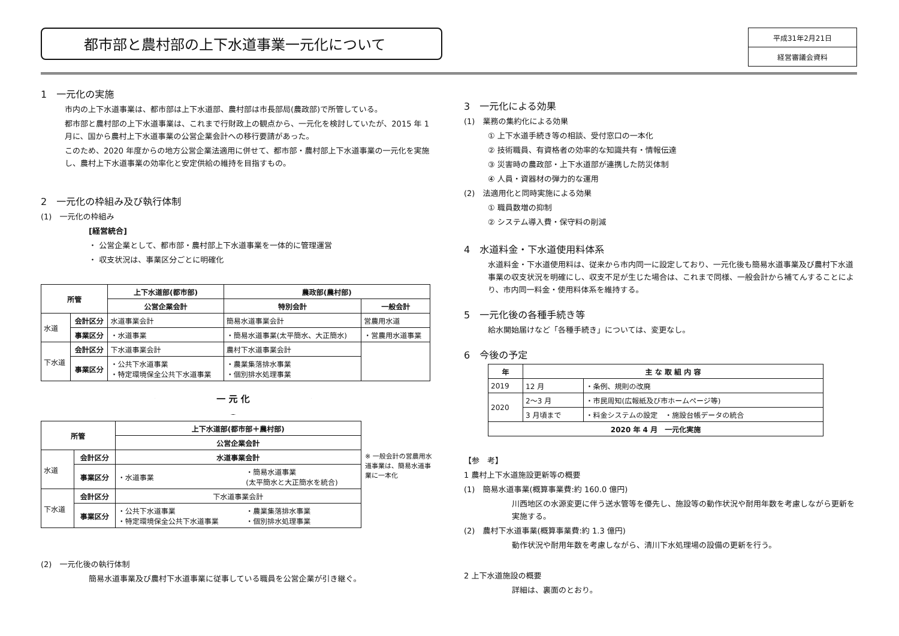都市部と農村部の上下水道事業一元化について
平成31年2月21日
経営審議会資料
1　一元化の実施
市内の上下水道事業は、都市部は上下水道部、農村部は市長部局(農政部)で所管している。
都市部と農村部の上下水道事業は、これまで行財政上の観点から、一元化を検討していたが、2015 年 1 月に、国から農村上下水道事業の公営企業会計への移行要請があった。
このため、2020 年度からの地方公営企業法適用に併せて、都市部・農村部上下水道事業の一元化を実施し、農村上下水道事業の効率化と安定供給の維持を目指すもの。
2　一元化の枠組み及び執行体制
(1)　一元化の枠組み
[経営統合]
・ 公営企業として、都市部・農村部上下水道事業を一体的に管理運営
・ 収支状況は、事業区分ごとに明確化
| 所管 | | 上下水道部(都市部) | 農政部(農村部) | |
| --- | --- | --- | --- | --- |
| | | 公営企業会計 | 特別会計 | 一般会計 |
| 水道 | 会計区分 | 水道事業会計 | 簡易水道事業会計 | 営農用水道 |
| | 事業区分 | ・水道事業 | ・簡易水道事業(太平簡水、大正簡水) | ・営農用水道事業 |
| 下水道 | 会計区分 | 下水道事業会計 | 農村下水道事業会計 | |
| | 事業区分 | ・公共下水道事業 ・特定環境保全公共下水道事業 | ・農業集落排水事業 ・個別排水処理事業 | |
一 元 化
| 所管 | | 上下水道部(都市部＋農村部) | |
| --- | --- | --- | --- |
| | | 公営企業会計 | |
| 水道 | 会計区分 | 水道事業会計 | |
| | 事業区分 | ・水道事業 | ・簡易水道事業 (太平簡水と大正簡水を統合) |
| 下水道 | 会計区分 | 下水道事業会計 | |
| | 事業区分 | ・公共下水道事業 ・特定環境保全公共下水道事業 | ・農業集落排水事業 ・個別排水処理事業 |
※ 一般会計の営農用水道事業は、簡易水道事業に一本化
(2)　一元化後の執行体制
簡易水道事業及び農村下水道事業に従事している職員を公営企業が引き継ぐ。
3　一元化による効果
(1)　業務の集約化による効果
① 上下水道手続き等の相談、受付窓口の一本化
② 技術職員、有資格者の効率的な知識共有・情報伝達
③ 災害時の農政部・上下水道部が連携した防災体制
④ 人員・資器材の弾力的な運用
(2)　法適用化と同時実施による効果
① 職員数増の抑制
② システム導入費・保守料の削減
4　水道料金・下水道使用料体系
水道料金・下水道使用料は、従来から市内同一に設定しており、一元化後も簡易水道事業及び農村下水道事業の収支状況を明確にし、収支不足が生じた場合は、これまで同様、一般会計から補てんすることにより、市内同一料金・使用料体系を維持する。
5　一元化後の各種手続き等
給水開始届けなど「各種手続き」については、変更なし。
6　今後の予定
| 年 | 主 な 取 組 内 容 | |
| --- | --- | --- |
| 2019 | 12 月 | ・条例、規則の改廃 |
| 2020 | 2〜3 月 | ・市民周知(広報紙及び市ホームページ等) |
| | 3 月頃まで | ・料金システムの設定 ・施設台帳データの統合 |
| 2020 年 4 月 一元化実施 | | |
【参　考】
1 農村上下水道施設更新等の概要
(1)　簡易水道事業(概算事業費:約 160.0 億円)
川西地区の水源変更に伴う送水管等を優先し、施設等の動作状況や耐用年数を考慮しながら更新を実施する。
(2)　農村下水道事業(概算事業費:約 1.3 億円)
動作状況や耐用年数を考慮しながら、清川下水処理場の設備の更新を行う。
2 上下水道施設の概要
詳細は、裏面のとおり。